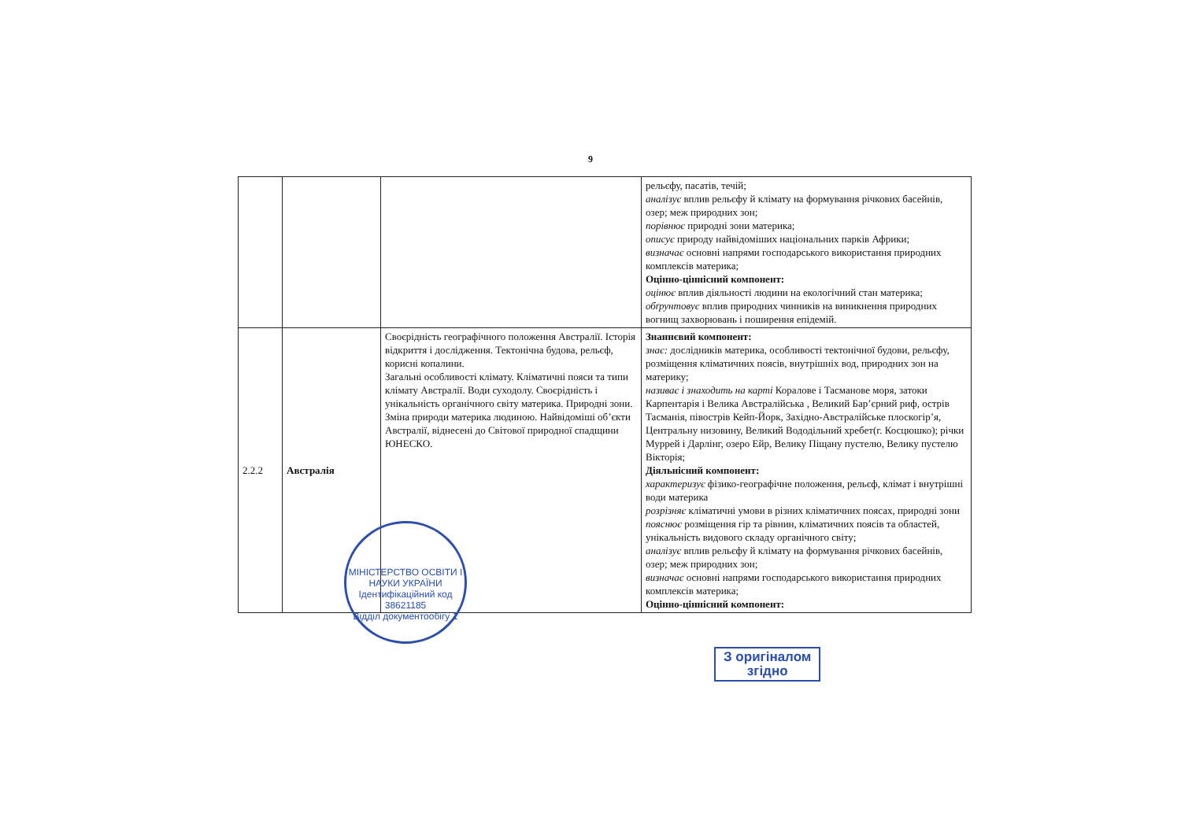9
| | | | рельєфу, пасатів, течій; аналізує вплив рельєфу й клімату на формування річкових басейнів, озер; меж природних зон; порівнює природні зони материка; описує природу найвідоміших національних парків Африки; визначає основні напрями господарського використання природних комплексів материка; Оцінно-ціннісний компонент: оцінює вплив діяльності людини на екологічний стан материка; обґрунтовує вплив природних чинників на виникнення природних вогнищ захворювань і поширення епідемій. |
| 2.2.2 | Австралія | Своєрідність географічного положення Австралії. Історія відкриття і дослідження. Тектонічна будова, рельєф, корисні копалини. Загальні особливості клімату. Кліматичні пояси та типи клімату Австралії. Води суходолу. Своєрідність і унікальність органічного світу материка. Природні зони. Зміна природи материка людиною. Найвідоміші об’єкти Австралії, віднесені до Світової природної спадщини ЮНЕСКО. | Знаннєвий компонент: знає: дослідників материка, особливості тектонічної будови, рельєфу, розміщення кліматичних поясів, внутрішніх вод, природних зон на материку; називає і знаходить на карті Коралове і Тасманове моря, затоки Карпентарія і Велика Австралійська , Великий Бар’єрний риф, острів Тасманія, півострів Кейп-Йорк, Західно-Австралійське плоскогір’я, Центральну низовину, Великий Вододільний хребет(г. Косцюшко); річки Муррей і Дарлінг, озеро Ейр, Велику Піщану пустелю, Велику пустелю Вікторія; Діяльнісний компонент: характеризує фізико-географічне положення, рельєф, клімат і внутрішні води материка розрізняє кліматичні умови в різних кліматичних поясах, природні зони пояснює розміщення гір та рівнин, кліматичних поясів та областей, унікальність видового складу органічного світу; аналізує вплив рельєфу й клімату на формування річкових басейнів, озер; меж природних зон; визначає основні напрями господарського використання природних комплексів материка; Оцінно-ціннісний компонент: |
МІНІСТЕРСТВО ОСВІТИ І НАУКИ УКРАЇНИ Ідентифікаційний код 38621185
Відділ документообігу 1
З оригіналом
згідно